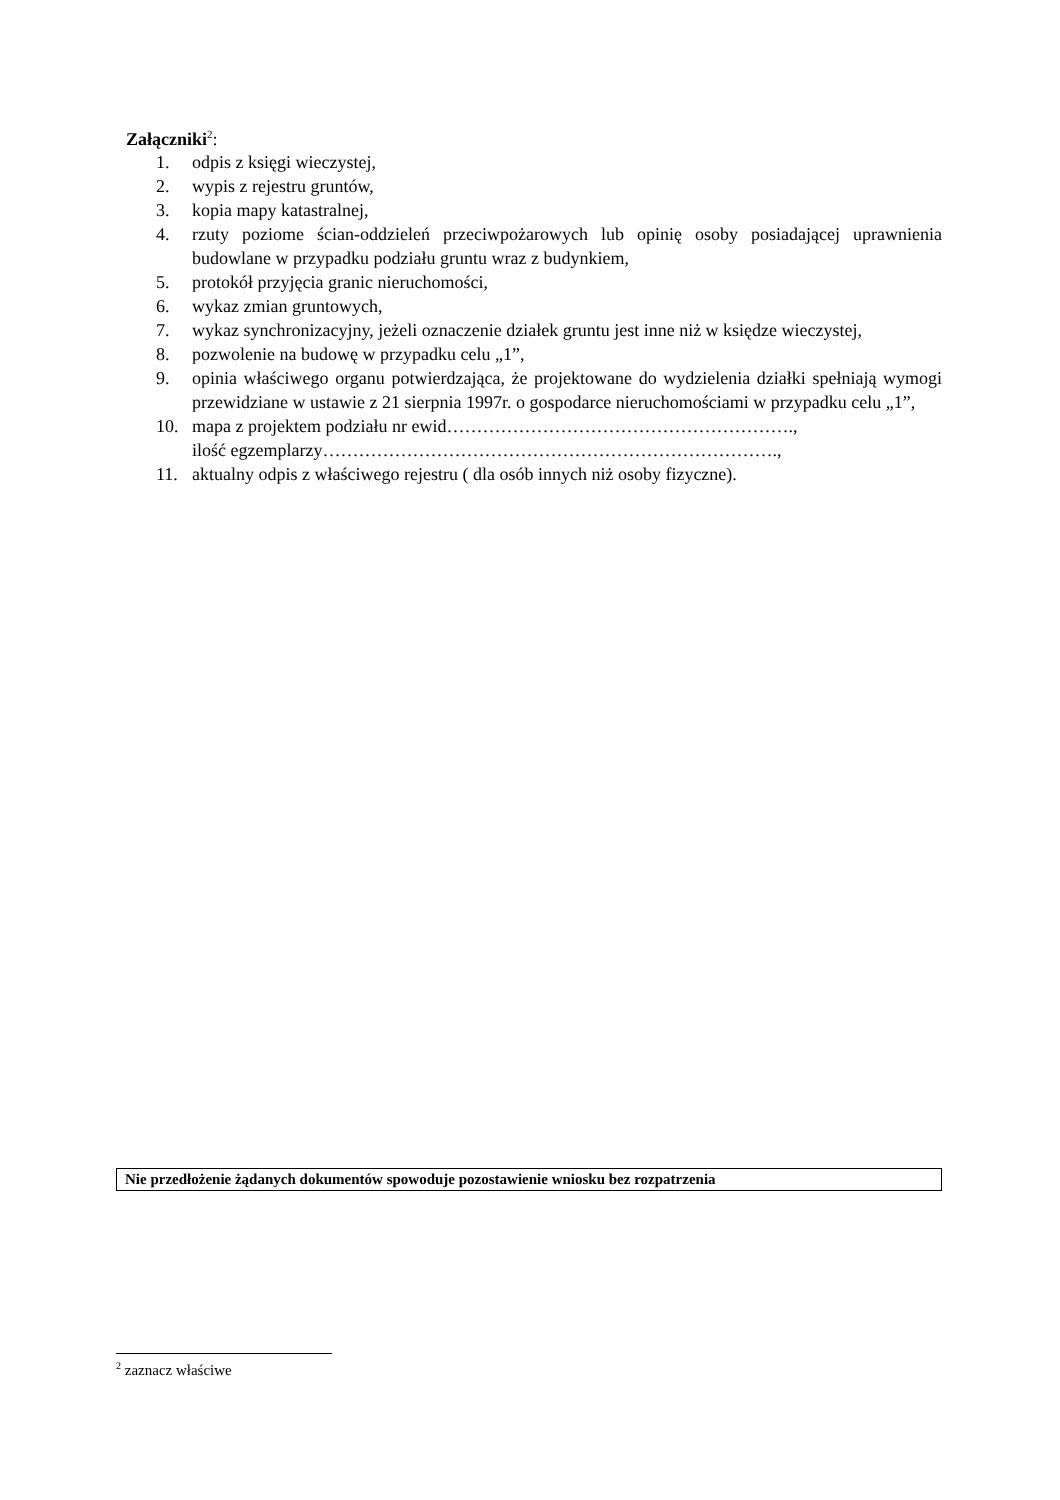Załączniki<sup>2</sup>:
1. odpis z księgi wieczystej,
2. wypis z rejestru gruntów,
3. kopia mapy katastralnej,
4. rzuty poziome ścian-oddzieleń przeciwpożarowych lub opinię osoby posiadającej uprawnienia budowlane w przypadku podziału gruntu wraz z budynkiem,
5. protokół przyjęcia granic nieruchomości,
6. wykaz zmian gruntowych,
7. wykaz synchronizacyjny, jeżeli oznaczenie działek gruntu jest inne niż w księdze wieczystej,
8. pozwolenie na budowę w przypadku celu „1”,
9. opinia właściwego organu potwierdzająca, że projektowane do wydzielenia działki spełniają wymogi przewidziane w ustawie z 21 sierpnia 1997r. o gospodarce nieruchomościami w przypadku celu „1”,
10. mapa z projektem podziału nr ewid………………………………………………….,
ilość egzemplarzy………………………………………………………………….,
11. aktualny odpis z właściwego rejestru ( dla osób innych niż osoby fizyczne).
Nie przedłożenie żądanych dokumentów spowoduje pozostawienie wniosku bez rozpatrzenia
<sup>2</sup> zaznacz właściwe